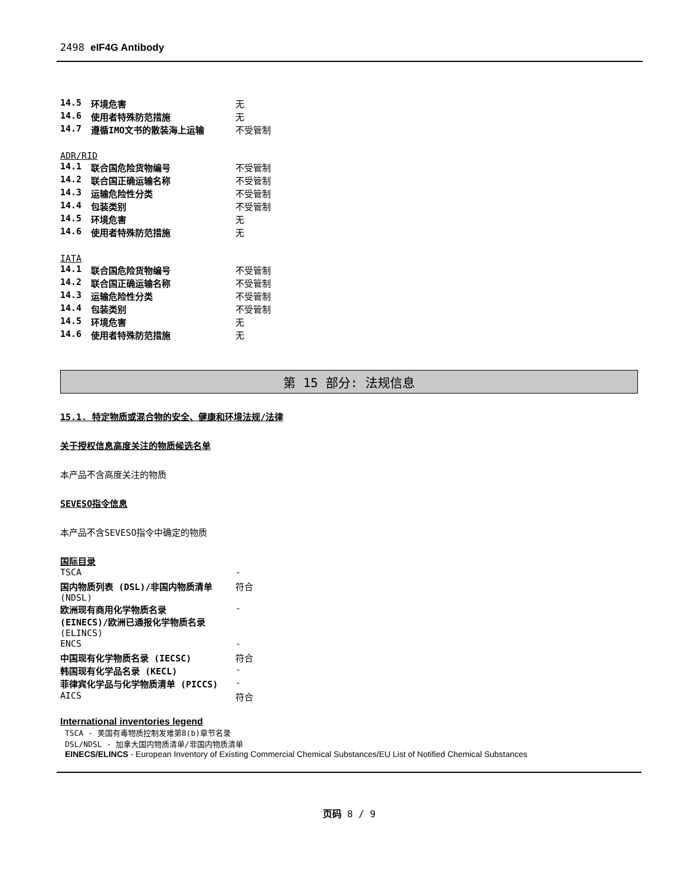2498 eIF4G Antibody
| 14.5 | 环境危害 | 无 |
| 14.6 | 使用者特殊防范措施 | 无 |
| 14.7 | 遵循IMO文书的散装海上运输 | 不受管制 |
ADR/RID
| 14.1 | 联合国危险货物编号 | 不受管制 |
| 14.2 | 联合国正确运输名称 | 不受管制 |
| 14.3 | 运输危险性分类 | 不受管制 |
| 14.4 | 包装类别 | 不受管制 |
| 14.5 | 环境危害 | 无 |
| 14.6 | 使用者特殊防范措施 | 无 |
IATA
| 14.1 | 联合国危险货物编号 | 不受管制 |
| 14.2 | 联合国正确运输名称 | 不受管制 |
| 14.3 | 运输危险性分类 | 不受管制 |
| 14.4 | 包装类别 | 不受管制 |
| 14.5 | 环境危害 | 无 |
| 14.6 | 使用者特殊防范措施 | 无 |
第 15 部分: 法规信息
15.1. 特定物质或混合物的安全、健康和环境法规/法律
关于授权信息高度关注的物质候选名单
本产品不含高度关注的物质
SEVESO指令信息
本产品不含SEVESO指令中确定的物质
国际目录
| TSCA | - |
| 国内物质列表 (DSL)/非国内物质清单 (NDSL) | 符合 |
| 欧洲现有商用化学物质名录 (EINECS)/欧洲已通报化学物质名录 (ELINCS) | - |
| ENCS | - |
| 中国现有化学物质名录 (IECSC) | 符合 |
| 韩国现有化学品名录 (KECL) | - |
| 菲律宾化学品与化学物质清单 (PICCS) | - |
| AICS | 符合 |
International inventories legend
TSCA - 美国有毒物质控制发难第8(b)章节名录
DSL/NDSL - 加拿大国内物质清单/非国内物质清单
EINECS/ELINCS - European Inventory of Existing Commercial Chemical Substances/EU List of Notified Chemical Substances
页码 8 / 9